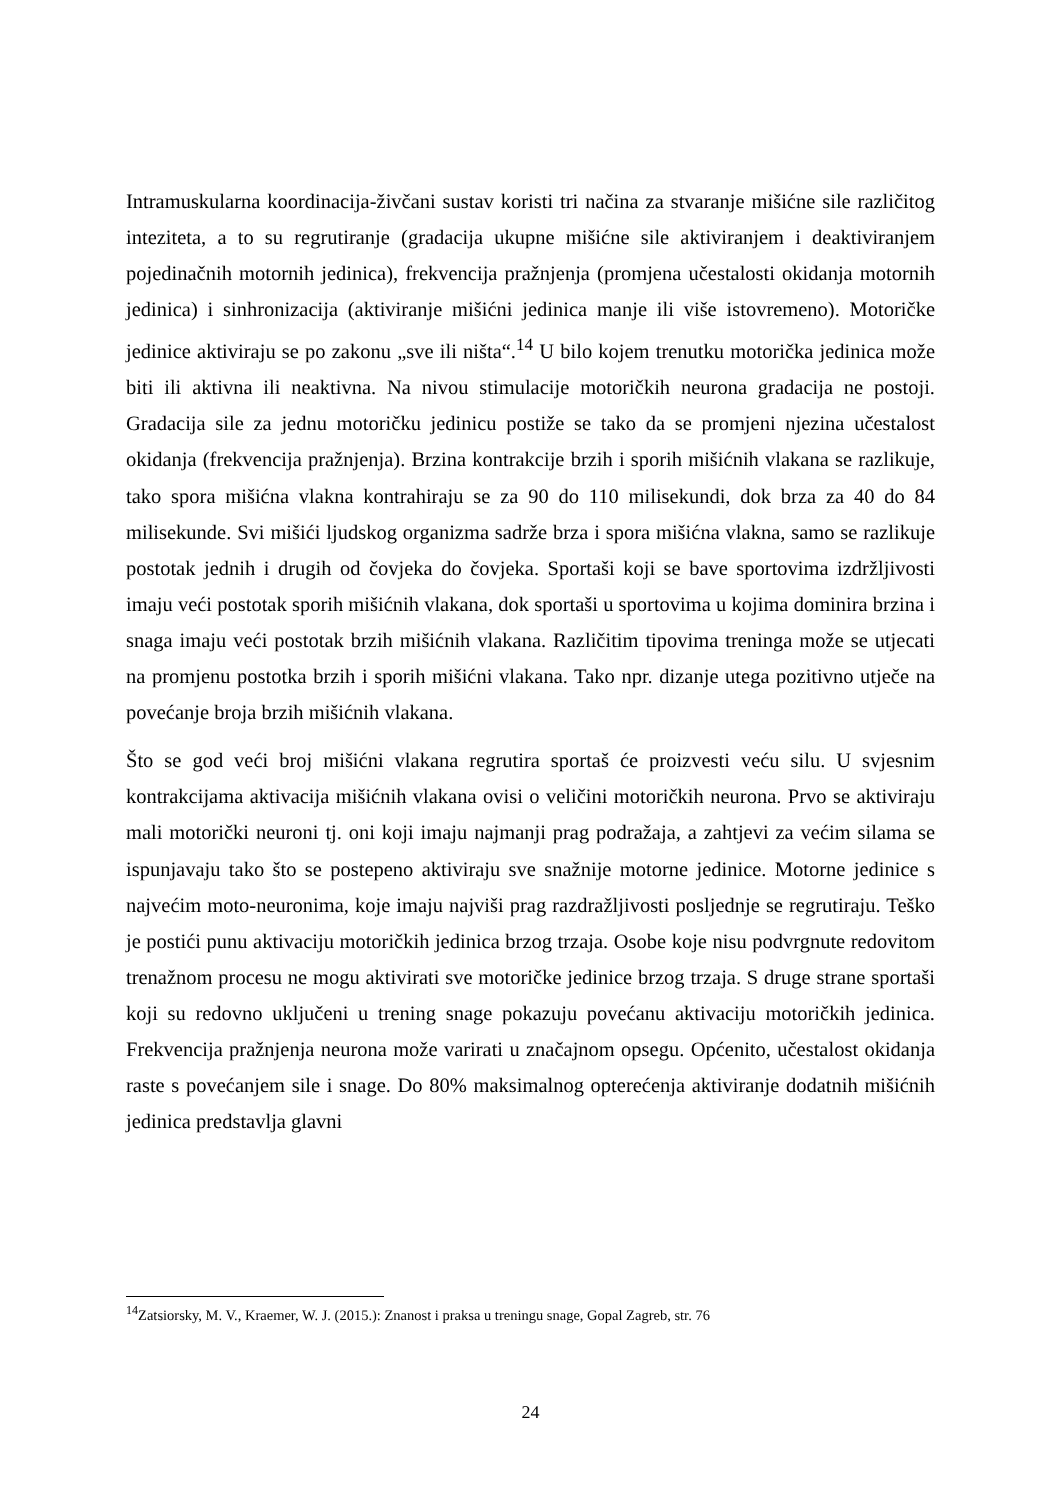Intramuskularna koordinacija-živčani sustav koristi tri načina za stvaranje mišićne sile različitog inteziteta, a to su regrutiranje (gradacija ukupne mišićne sile aktiviranjem i deaktiviranjem pojedinačnih motornih jedinica), frekvencija pražnjenja (promjena učestalosti okidanja motornih jedinica) i sinhronizacija (aktiviranje mišićni jedinica manje ili više istovremeno). Motoričke jedinice aktiviraju se po zakonu „sve ili ništa“.<sup>14</sup> U bilo kojem trenutku motorička jedinica može biti ili aktivna ili neaktivna. Na nivou stimulacije motoričkih neurona gradacija ne postoji. Gradacija sile za jednu motoričku jedinicu postiže se tako da se promjeni njezina učestalost okidanja (frekvencija pražnjenja). Brzina kontrakcije brzih i sporih mišićnih vlakana se razlikuje, tako spora mišićna vlakna kontrahiraju se za 90 do 110 milisekundi, dok brza za 40 do 84 milisekunde. Svi mišići ljudskog organizma sadrže brza i spora mišićna vlakna, samo se razlikuje postotak jednih i drugih od čovjeka do čovjeka. Sportaši koji se bave sportovima izdržljivosti imaju veći postotak sporih mišićnih vlakana, dok sportaši u sportovima u kojima dominira brzina i snaga imaju veći postotak brzih mišićnih vlakana. Različitim tipovima treninga može se utjecati na promjenu postotka brzih i sporih mišićni vlakana. Tako npr. dizanje utega pozitivno utječe na povećanje broja brzih mišićnih vlakana.
Što se god veći broj mišićni vlakana regrutira sportaš će proizvesti veću silu. U svjesnim kontrakcijama aktivacija mišićnih vlakana ovisi o veličini motoričkih neurona. Prvo se aktiviraju mali motorički neuroni tj. oni koji imaju najmanji prag podražaja, a zahtjevi za većim silama se ispunjavaju tako što se postepeno aktiviraju sve snažnije motorne jedinice. Motorne jedinice s najvećim moto-neuronima, koje imaju najviši prag razdražljivosti posljednje se regrutiraju. Teško je postići punu aktivaciju motoričkih jedinica brzog trzaja. Osobe koje nisu podvrgnute redovitom trenažnom procesu ne mogu aktivirati sve motoričke jedinice brzog trzaja. S druge strane sportaši koji su redovno uključeni u trening snage pokazuju povećanu aktivaciju motoričkih jedinica. Frekvencija pražnjenja neurona može varirati u značajnom opsegu. Općenito, učestalost okidanja raste s povećanjem sile i snage. Do 80% maksimalnog opterećenja aktiviranje dodatnih mišićnih jedinica predstavlja glavni
<sup>14</sup> Zatsiorsky, M. V., Kraemer, W. J. (2015.): Znanost i praksa u treningu snage, Gopal Zagreb, str. 76
24